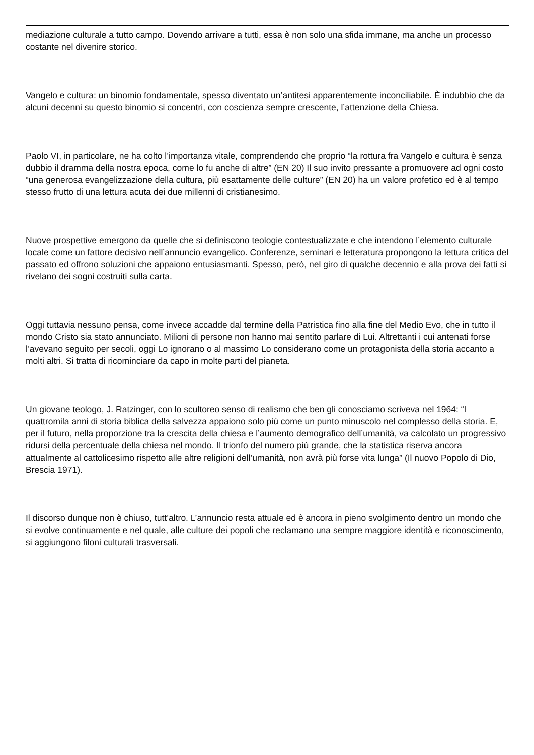mediazione culturale a tutto campo. Dovendo arrivare a tutti, essa è non solo una sfida immane, ma anche un processo costante nel divenire storico.
Vangelo e cultura: un binomio fondamentale, spesso diventato un’antitesi apparentemente inconciliabile. È indubbio che da alcuni decenni su questo binomio si concentri, con coscienza sempre crescente, l’attenzione della Chiesa.
Paolo VI, in particolare, ne ha colto l’importanza vitale, comprendendo che proprio “la rottura fra Vangelo e cultura è senza dubbio il dramma della nostra epoca, come lo fu anche di altre” (EN 20) Il suo invito pressante a promuovere ad ogni costo “una generosa evangelizzazione della cultura, più esattamente delle culture” (EN 20) ha un valore profetico ed è al tempo stesso frutto di una lettura acuta dei due millenni di cristianesimo.
Nuove prospettive emergono da quelle che si definiscono teologie contestualizzate e che intendono l’elemento culturale locale come un fattore decisivo nell’annuncio evangelico. Conferenze, seminari e letteratura propongono la lettura critica del passato ed offrono soluzioni che appaiono entusiasmanti. Spesso, però, nel giro di qualche decennio e alla prova dei fatti si rivelano dei sogni costruiti sulla carta.
Oggi tuttavia nessuno pensa, come invece accadde dal termine della Patristica fino alla fine del Medio Evo, che in tutto il mondo Cristo sia stato annunciato. Milioni di persone non hanno mai sentito parlare di Lui. Altrettanti i cui antenati forse l’avevano seguito per secoli, oggi Lo ignorano o al massimo Lo considerano come un protagonista della storia accanto a molti altri. Si tratta di ricominciare da capo in molte parti del pianeta.
Un giovane teologo, J. Ratzinger, con lo scultoreo senso di realismo che ben gli conosciamo scriveva nel 1964: “I quattromila anni di storia biblica della salvezza appaiono solo più come un punto minuscolo nel complesso della storia. E, per il futuro, nella proporzione tra la crescita della chiesa e l’aumento demografico dell’umanità, va calcolato un progressivo ridursi della percentuale della chiesa nel mondo. Il trionfo del numero più grande, che la statistica riserva ancora attualmente al cattolicesimo rispetto alle altre religioni dell’umanità, non avrà più forse vita lunga” (Il nuovo Popolo di Dio, Brescia 1971).
Il discorso dunque non è chiuso, tutt’altro. L’annuncio resta attuale ed è ancora in pieno svolgimento dentro un mondo che si evolve continuamente e nel quale, alle culture dei popoli che reclamano una sempre maggiore identità e riconoscimento, si aggiungono filoni culturali trasversali.